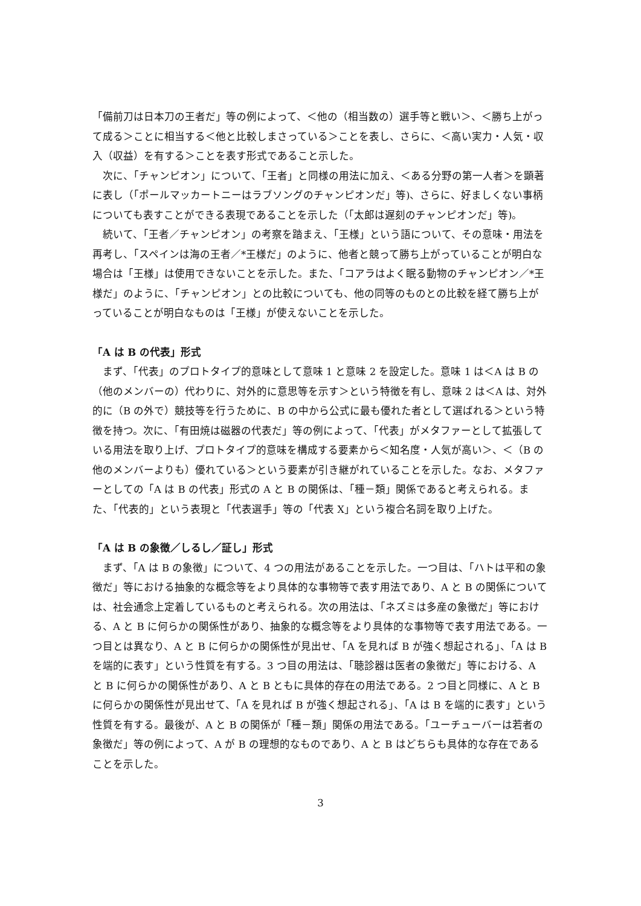「備前刀は日本刀の王者だ」等の例によって、＜他の（相当数の）選手等と戦い＞、＜勝ち上がって成る＞ことに相当する＜他と比較しまさっている＞ことを表し、さらに、＜高い実力・人気・収入（収益）を有する＞ことを表す形式であること示した。
次に、「チャンピオン」について、「王者」と同様の用法に加え、＜ある分野の第一人者＞を顕著に表し（「ポールマッカートニーはラブソングのチャンピオンだ」等)、さらに、好ましくない事柄についても表すことができる表現であることを示した（「太郎は遅刻のチャンピオンだ」等)。
続いて、「王者／チャンピオン」の考察を踏まえ、「王様」という語について、その意味・用法を再考し、「スペインは海の王者／*王様だ」のように、他者と競って勝ち上がっていることが明白な場合は「王様」は使用できないことを示した。また、「コアラはよく眠る動物のチャンピオン／*王様だ」のように、「チャンピオン」との比較についても、他の同等のものとの比較を経て勝ち上がっていることが明白なものは「王様」が使えないことを示した。
「A は B の代表」形式
まず、「代表」のプロトタイプ的意味として意味 1 と意味 2 を設定した。意味 1 は＜A は B の（他のメンバーの）代わりに、対外的に意思等を示す＞という特徴を有し、意味 2 は＜A は、対外的に（B の外で）競技等を行うために、B の中から公式に最も優れた者として選ばれる＞という特徴を持つ。次に、「有田焼は磁器の代表だ」等の例によって、「代表」がメタファーとして拡張している用法を取り上げ、プロトタイプ的意味を構成する要素から＜知名度・人気が高い＞、＜（B の他のメンバーよりも）優れている＞という要素が引き継がれていることを示した。なお、メタファーとしての「A は B の代表」形式の A と B の関係は、「種－類」関係であると考えられる。また、「代表的」という表現と「代表選手」等の「代表 X」という複合名詞を取り上げた。
「A は B の象徴／しるし／証し」形式
まず、「A は B の象徴」について、4 つの用法があることを示した。一つ目は、「ハトは平和の象徴だ」等における抽象的な概念等をより具体的な事物等で表す用法であり、A と B の関係については、社会通念上定着しているものと考えられる。次の用法は、「ネズミは多産の象徴だ」等における、A と B に何らかの関係性があり、抽象的な概念等をより具体的な事物等で表す用法である。一つ目とは異なり、A と B に何らかの関係性が見出せ、「A を見れば B が強く想起される」、「A は B を端的に表す」という性質を有する。3 つ目の用法は、「聴診器は医者の象徴だ」等における、A と B に何らかの関係性があり、A と B ともに具体的存在の用法である。2 つ目と同様に、A と B に何らかの関係性が見出せて、「A を見れば B が強く想起される」、「A は B を端的に表す」という性質を有する。最後が、A と B の関係が「種－類」関係の用法である。「ユーチューバーは若者の象徴だ」等の例によって、A が B の理想的なものであり、A と B はどちらも具体的な存在であることを示した。
3